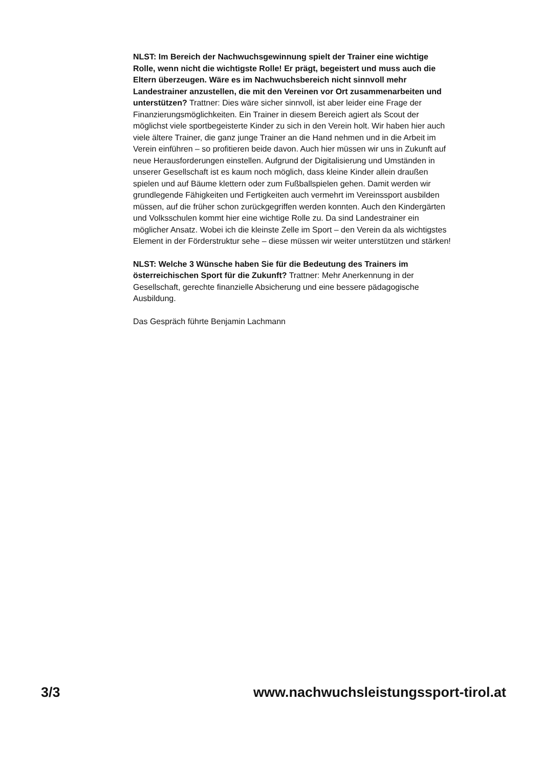NLST: Im Bereich der Nachwuchsgewinnung spielt der Trainer eine wichtige Rolle, wenn nicht die wichtigste Rolle! Er prägt, begeistert und muss auch die Eltern überzeugen. Wäre es im Nachwuchsbereich nicht sinnvoll mehr Landestrainer anzustellen, die mit den Vereinen vor Ort zusammenarbeiten und unterstützen? Trattner: Dies wäre sicher sinnvoll, ist aber leider eine Frage der Finanzierungsmöglichkeiten. Ein Trainer in diesem Bereich agiert als Scout der möglichst viele sportbegeisterte Kinder zu sich in den Verein holt. Wir haben hier auch viele ältere Trainer, die ganz junge Trainer an die Hand nehmen und in die Arbeit im Verein einführen – so profitieren beide davon. Auch hier müssen wir uns in Zukunft auf neue Herausforderungen einstellen. Aufgrund der Digitalisierung und Umständen in unserer Gesellschaft ist es kaum noch möglich, dass kleine Kinder allein draußen spielen und auf Bäume klettern oder zum Fußballspielen gehen. Damit werden wir grundlegende Fähigkeiten und Fertigkeiten auch vermehrt im Vereinssport ausbilden müssen, auf die früher schon zurückgegriffen werden konnten. Auch den Kindergärten und Volksschulen kommt hier eine wichtige Rolle zu. Da sind Landestrainer ein möglicher Ansatz. Wobei ich die kleinste Zelle im Sport – den Verein da als wichtigstes Element in der Förderstruktur sehe – diese müssen wir weiter unterstützen und stärken!
NLST: Welche 3 Wünsche haben Sie für die Bedeutung des Trainers im österreichischen Sport für die Zukunft? Trattner: Mehr Anerkennung in der Gesellschaft, gerechte finanzielle Absicherung und eine bessere pädagogische Ausbildung.
Das Gespräch führte Benjamin Lachmann
3/3 www.nachwuchsleistungssport-tirol.at